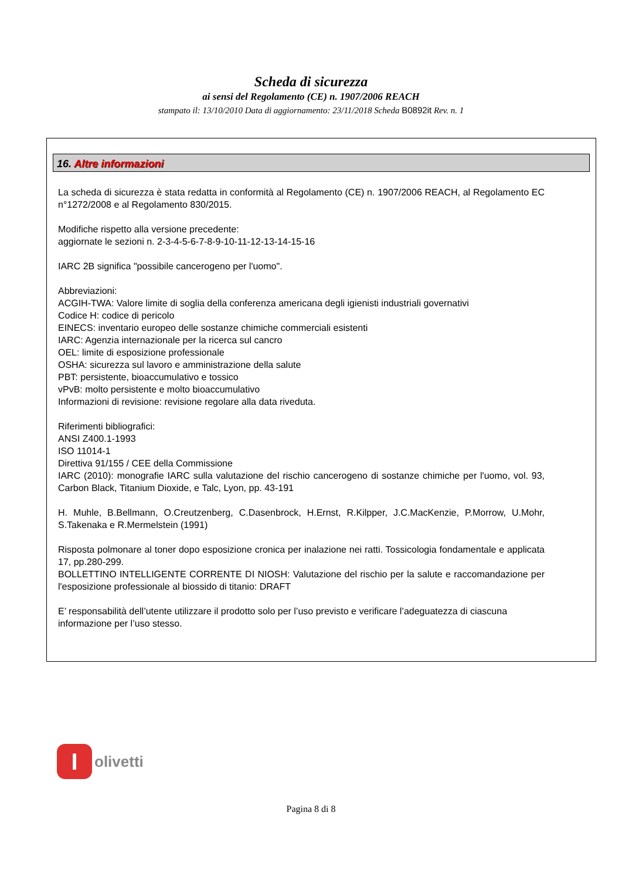Scheda di sicurezza
ai sensi del Regolamento (CE) n. 1907/2006 REACH
stampato il: 13/10/2010 Data di aggiornamento: 23/11/2018 Scheda B0892it Rev. n. 1
16. Altre informazioni
La scheda di sicurezza è stata redatta in conformità al Regolamento (CE) n. 1907/2006 REACH, al Regolamento EC n°1272/2008 e al Regolamento 830/2015.
Modifiche rispetto alla versione precedente:
aggiornate le sezioni n. 2-3-4-5-6-7-8-9-10-11-12-13-14-15-16
IARC 2B significa "possibile cancerogeno per l'uomo".
Abbreviazioni:
ACGIH-TWA: Valore limite di soglia della conferenza americana degli igienisti industriali governativi
Codice H: codice di pericolo
EINECS: inventario europeo delle sostanze chimiche commerciali esistenti
IARC: Agenzia internazionale per la ricerca sul cancro
OEL: limite di esposizione professionale
OSHA: sicurezza sul lavoro e amministrazione della salute
PBT: persistente, bioaccumulativo e tossico
vPvB: molto persistente e molto bioaccumulativo
Informazioni di revisione: revisione regolare alla data riveduta.
Riferimenti bibliografici:
ANSI Z400.1-1993
ISO 11014-1
Direttiva 91/155 / CEE della Commissione
IARC (2010): monografie IARC sulla valutazione del rischio cancerogeno di sostanze chimiche per l'uomo, vol. 93, Carbon Black, Titanium Dioxide, e Talc, Lyon, pp. 43-191
H. Muhle, B.Bellmann, O.Creutzenberg, C.Dasenbrock, H.Ernst, R.Kilpper, J.C.MacKenzie, P.Morrow, U.Mohr, S.Takenaka e R.Mermelstein (1991)
Risposta polmonare al toner dopo esposizione cronica per inalazione nei ratti. Tossicologia fondamentale e applicata 17, pp.280-299.
BOLLETTINO INTELLIGENTE CORRENTE DI NIOSH: Valutazione del rischio per la salute e raccomandazione per l'esposizione professionale al biossido di titanio: DRAFT
E’ responsabilità dell’utente utilizzare il prodotto solo per l’uso previsto e verificare l’adeguatezza di ciascuna informazione per l’uso stesso.
I
olivetti
Pagina 8 di 8